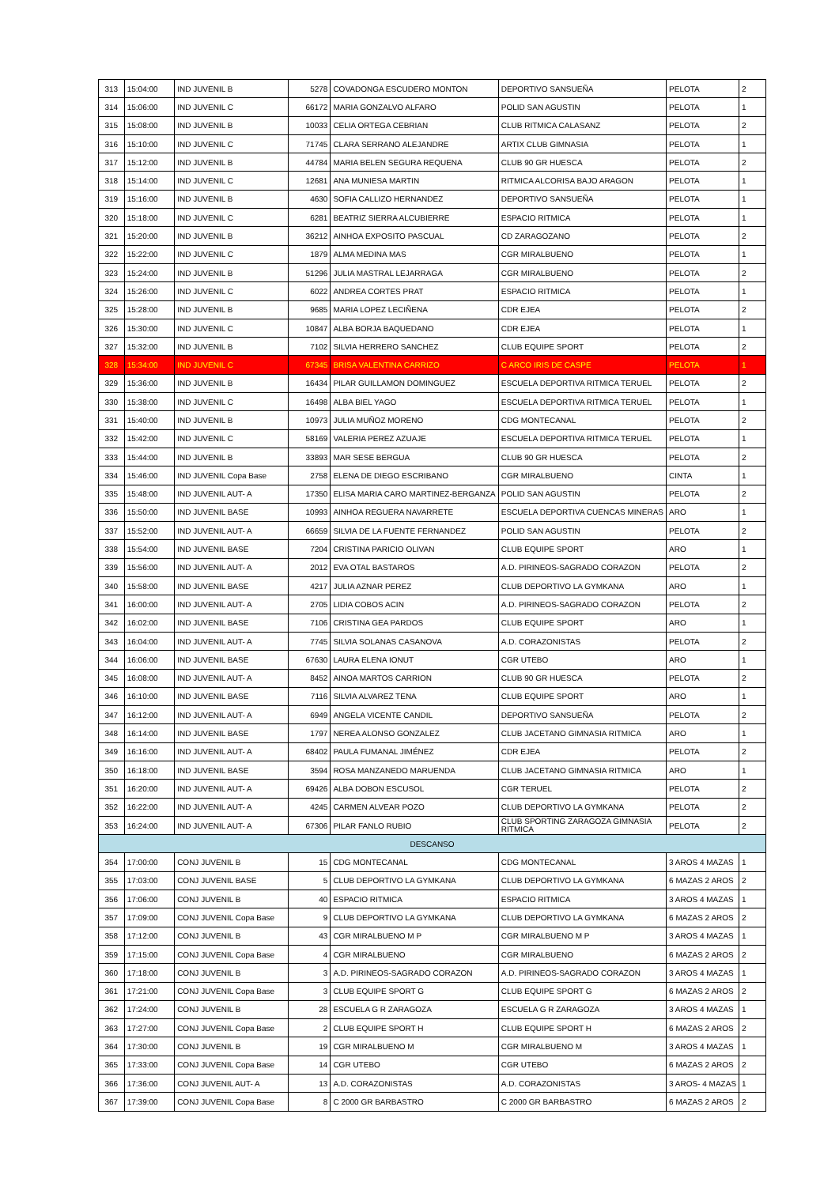| 313 | 15:04:00 | IND JUVENIL B | 5278 | COVADONGA ESCUDERO MONTON | DEPORTIVO SANSUEÑA | PELOTA | 2 |
| 314 | 15:06:00 | IND JUVENIL C | 66172 | MARIA GONZALVO ALFARO | POLID SAN AGUSTIN | PELOTA | 1 |
| 315 | 15:08:00 | IND JUVENIL B | 10033 | CELIA ORTEGA CEBRIAN | CLUB RITMICA CALASANZ | PELOTA | 2 |
| 316 | 15:10:00 | IND JUVENIL C | 71745 | CLARA SERRANO ALEJANDRE | ARTIX CLUB GIMNASIA | PELOTA | 1 |
| 317 | 15:12:00 | IND JUVENIL B | 44784 | MARIA BELEN SEGURA REQUENA | CLUB 90 GR HUESCA | PELOTA | 2 |
| 318 | 15:14:00 | IND JUVENIL C | 12681 | ANA MUNIESA MARTIN | RITMICA ALCORISA BAJO ARAGON | PELOTA | 1 |
| 319 | 15:16:00 | IND JUVENIL B | 4630 | SOFIA CALLIZO HERNANDEZ | DEPORTIVO SANSUEÑA | PELOTA | 1 |
| 320 | 15:18:00 | IND JUVENIL C | 6281 | BEATRIZ SIERRA ALCUBIERRE | ESPACIO RITMICA | PELOTA | 1 |
| 321 | 15:20:00 | IND JUVENIL B | 36212 | AINHOA EXPOSITO PASCUAL | CD ZARAGOZANO | PELOTA | 2 |
| 322 | 15:22:00 | IND JUVENIL C | 1879 | ALMA MEDINA MAS | CGR MIRALBUENO | PELOTA | 1 |
| 323 | 15:24:00 | IND JUVENIL B | 51296 | JULIA MASTRAL LEJARRAGA | CGR MIRALBUENO | PELOTA | 2 |
| 324 | 15:26:00 | IND JUVENIL C | 6022 | ANDREA CORTES PRAT | ESPACIO RITMICA | PELOTA | 1 |
| 325 | 15:28:00 | IND JUVENIL B | 9685 | MARIA LOPEZ LECIÑENA | CDR EJEA | PELOTA | 2 |
| 326 | 15:30:00 | IND JUVENIL C | 10847 | ALBA BORJA BAQUEDANO | CDR EJEA | PELOTA | 1 |
| 327 | 15:32:00 | IND JUVENIL B | 7102 | SILVIA HERRERO SANCHEZ | CLUB EQUIPE SPORT | PELOTA | 2 |
| 328 | 15:34:00 | IND JUVENIL C | 67345 | BRISA VALENTINA CARRIZO | C ARCO IRIS DE CASPE | PELOTA | 1 |
| 329 | 15:36:00 | IND JUVENIL B | 16434 | PILAR GUILLAMON DOMINGUEZ | ESCUELA DEPORTIVA RITMICA TERUEL | PELOTA | 2 |
| 330 | 15:38:00 | IND JUVENIL C | 16498 | ALBA BIEL YAGO | ESCUELA DEPORTIVA RITMICA TERUEL | PELOTA | 1 |
| 331 | 15:40:00 | IND JUVENIL B | 10973 | JULIA MUÑOZ MORENO | CDG MONTECANAL | PELOTA | 2 |
| 332 | 15:42:00 | IND JUVENIL C | 58169 | VALERIA PEREZ AZUAJE | ESCUELA DEPORTIVA RITMICA TERUEL | PELOTA | 1 |
| 333 | 15:44:00 | IND JUVENIL B | 33893 | MAR SESE BERGUA | CLUB 90 GR HUESCA | PELOTA | 2 |
| 334 | 15:46:00 | IND JUVENIL Copa Base | 2758 | ELENA DE DIEGO ESCRIBANO | CGR MIRALBUENO | CINTA | 1 |
| 335 | 15:48:00 | IND JUVENIL AUT- A | 17350 | ELISA MARIA CARO MARTINEZ-BERGANZA | POLID SAN AGUSTIN | PELOTA | 2 |
| 336 | 15:50:00 | IND JUVENIL BASE | 10993 | AINHOA REGUERA NAVARRETE | ESCUELA DEPORTIVA CUENCAS MINERAS | ARO | 1 |
| 337 | 15:52:00 | IND JUVENIL AUT- A | 66659 | SILVIA DE LA FUENTE FERNANDEZ | POLID SAN AGUSTIN | PELOTA | 2 |
| 338 | 15:54:00 | IND JUVENIL BASE | 7204 | CRISTINA PARICIO OLIVAN | CLUB EQUIPE SPORT | ARO | 1 |
| 339 | 15:56:00 | IND JUVENIL AUT- A | 2012 | EVA OTAL BASTAROS | A.D. PIRINEOS-SAGRADO CORAZON | PELOTA | 2 |
| 340 | 15:58:00 | IND JUVENIL BASE | 4217 | JULIA AZNAR PEREZ | CLUB DEPORTIVO LA GYMKANA | ARO | 1 |
| 341 | 16:00:00 | IND JUVENIL AUT- A | 2705 | LIDIA COBOS ACIN | A.D. PIRINEOS-SAGRADO CORAZON | PELOTA | 2 |
| 342 | 16:02:00 | IND JUVENIL BASE | 7106 | CRISTINA GEA PARDOS | CLUB EQUIPE SPORT | ARO | 1 |
| 343 | 16:04:00 | IND JUVENIL AUT- A | 7745 | SILVIA SOLANAS CASANOVA | A.D. CORAZONISTAS | PELOTA | 2 |
| 344 | 16:06:00 | IND JUVENIL BASE | 67630 | LAURA ELENA IONUT | CGR UTEBO | ARO | 1 |
| 345 | 16:08:00 | IND JUVENIL AUT- A | 8452 | AINOA MARTOS CARRION | CLUB 90 GR HUESCA | PELOTA | 2 |
| 346 | 16:10:00 | IND JUVENIL BASE | 7116 | SILVIA ALVAREZ TENA | CLUB EQUIPE SPORT | ARO | 1 |
| 347 | 16:12:00 | IND JUVENIL AUT- A | 6949 | ANGELA VICENTE CANDIL | DEPORTIVO SANSUEÑA | PELOTA | 2 |
| 348 | 16:14:00 | IND JUVENIL BASE | 1797 | NEREA ALONSO GONZALEZ | CLUB JACETANO GIMNASIA RITMICA | ARO | 1 |
| 349 | 16:16:00 | IND JUVENIL AUT- A | 68402 | PAULA FUMANAL JIMÉNEZ | CDR EJEA | PELOTA | 2 |
| 350 | 16:18:00 | IND JUVENIL BASE | 3594 | ROSA MANZANEDO MARUENDA | CLUB JACETANO GIMNASIA RITMICA | ARO | 1 |
| 351 | 16:20:00 | IND JUVENIL AUT- A | 69426 | ALBA DOBON ESCUSOL | CGR TERUEL | PELOTA | 2 |
| 352 | 16:22:00 | IND JUVENIL AUT- A | 4245 | CARMEN ALVEAR POZO | CLUB DEPORTIVO LA GYMKANA | PELOTA | 2 |
| 353 | 16:24:00 | IND JUVENIL AUT- A | 67306 | PILAR FANLO RUBIO | CLUB SPORTING ZARAGOZA GIMNASIA RITMICA | PELOTA | 2 |
| DESCANSO | | | | | | | |
| 354 | 17:00:00 | CONJ JUVENIL B | 15 | CDG MONTECANAL | CDG MONTECANAL | 3 AROS 4 MAZAS | 1 |
| 355 | 17:03:00 | CONJ JUVENIL BASE | 5 | CLUB DEPORTIVO LA GYMKANA | CLUB DEPORTIVO LA GYMKANA | 6 MAZAS 2 AROS | 2 |
| 356 | 17:06:00 | CONJ JUVENIL B | 40 | ESPACIO RITMICA | ESPACIO RITMICA | 3 AROS 4 MAZAS | 1 |
| 357 | 17:09:00 | CONJ JUVENIL Copa Base | 9 | CLUB DEPORTIVO LA GYMKANA | CLUB DEPORTIVO LA GYMKANA | 6 MAZAS 2 AROS | 2 |
| 358 | 17:12:00 | CONJ JUVENIL B | 43 | CGR MIRALBUENO M P | CGR MIRALBUENO M P | 3 AROS 4 MAZAS | 1 |
| 359 | 17:15:00 | CONJ JUVENIL Copa Base | 4 | CGR MIRALBUENO | CGR MIRALBUENO | 6 MAZAS 2 AROS | 2 |
| 360 | 17:18:00 | CONJ JUVENIL B | 3 | A.D. PIRINEOS-SAGRADO CORAZON | A.D. PIRINEOS-SAGRADO CORAZON | 3 AROS 4 MAZAS | 1 |
| 361 | 17:21:00 | CONJ JUVENIL Copa Base | 3 | CLUB EQUIPE SPORT G | CLUB EQUIPE SPORT G | 6 MAZAS 2 AROS | 2 |
| 362 | 17:24:00 | CONJ JUVENIL B | 28 | ESCUELA G R ZARAGOZA | ESCUELA G R ZARAGOZA | 3 AROS 4 MAZAS | 1 |
| 363 | 17:27:00 | CONJ JUVENIL Copa Base | 2 | CLUB EQUIPE SPORT H | CLUB EQUIPE SPORT H | 6 MAZAS 2 AROS | 2 |
| 364 | 17:30:00 | CONJ JUVENIL B | 19 | CGR MIRALBUENO M | CGR MIRALBUENO M | 3 AROS 4 MAZAS | 1 |
| 365 | 17:33:00 | CONJ JUVENIL Copa Base | 14 | CGR UTEBO | CGR UTEBO | 6 MAZAS 2 AROS | 2 |
| 366 | 17:36:00 | CONJ JUVENIL AUT- A | 13 | A.D. CORAZONISTAS | A.D. CORAZONISTAS | 3 AROS- 4 MAZAS | 1 |
| 367 | 17:39:00 | CONJ JUVENIL Copa Base | 8 | C 2000 GR BARBASTRO | C 2000 GR BARBASTRO | 6 MAZAS 2 AROS | 2 |